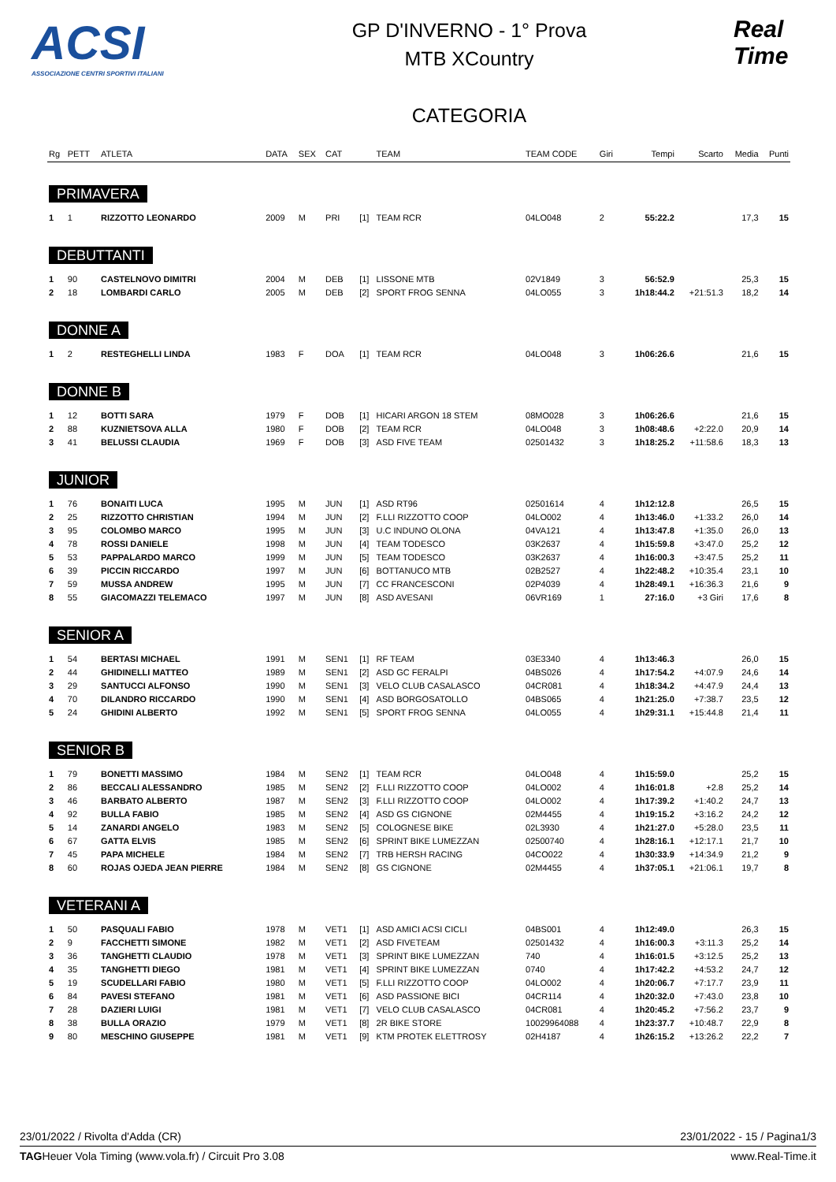ACSI
ASSOCIAZIONE CENTRI SPORTIVI ITALIANI
GP D'INVERNO - 1° Prova
MTB XCountry
CATEGORIA
Real Time
| Rg | PETT | ATLETA | DATA | SEX | CAT | | TEAM | TEAM CODE | Giri | Tempi | Scarto | Media | Punti |
| --- | --- | --- | --- | --- | --- | --- | --- | --- | --- | --- | --- | --- | --- |
| PRIMAVERA | | | | | | | | | | | | | |
| 1 | 1 | RIZZOTTO LEONARDO | 2009 | M | PRI | [1] | TEAM RCR | 04LO048 | 2 | 55:22.2 | | 17,3 | 15 |
| DEBUTTANTI | | | | | | | | | | | | | |
| 1 | 90 | CASTELNOVO DIMITRI | 2004 | M | DEB | [1] | LISSONE MTB | 02V1849 | 3 | 56:52.9 | | 25,3 | 15 |
| 2 | 18 | LOMBARDI CARLO | 2005 | M | DEB | [2] | SPORT FROG SENNA | 04LO055 | 3 | 1h18:44.2 | +21:51.3 | 18,2 | 14 |
| DONNE A | | | | | | | | | | | | | |
| 1 | 2 | RESTEGHELLI LINDA | 1983 | F | DOA | [1] | TEAM RCR | 04LO048 | 3 | 1h06:26.6 | | 21,6 | 15 |
| DONNE B | | | | | | | | | | | | | |
| 1 | 12 | BOTTI SARA | 1979 | F | DOB | [1] | HICARI ARGON 18 STEM | 08MO028 | 3 | 1h06:26.6 | | 21,6 | 15 |
| 2 | 88 | KUZNIETSOVA ALLA | 1980 | F | DOB | [2] | TEAM RCR | 04LO048 | 3 | 1h08:48.6 | +2:22.0 | 20,9 | 14 |
| 3 | 41 | BELUSSI CLAUDIA | 1969 | F | DOB | [3] | ASD FIVE TEAM | 02501432 | 3 | 1h18:25.2 | +11:58.6 | 18,3 | 13 |
| JUNIOR | | | | | | | | | | | | | |
| 1 | 76 | BONAITI LUCA | 1995 | M | JUN | [1] | ASD RT96 | 02501614 | 4 | 1h12:12.8 | | 26,5 | 15 |
| 2 | 25 | RIZZOTTO CHRISTIAN | 1994 | M | JUN | [2] | F.LLI RIZZOTTO COOP | 04LO002 | 4 | 1h13:46.0 | +1:33.2 | 26,0 | 14 |
| 3 | 95 | COLOMBO MARCO | 1995 | M | JUN | [3] | U.C INDUNO OLONA | 04VA121 | 4 | 1h13:47.8 | +1:35.0 | 26,0 | 13 |
| 4 | 78 | ROSSI DANIELE | 1998 | M | JUN | [4] | TEAM TODESCO | 03K2637 | 4 | 1h15:59.8 | +3:47.0 | 25,2 | 12 |
| 5 | 53 | PAPPALARDO MARCO | 1999 | M | JUN | [5] | TEAM TODESCO | 03K2637 | 4 | 1h16:00.3 | +3:47.5 | 25,2 | 11 |
| 6 | 39 | PICCIN RICCARDO | 1997 | M | JUN | [6] | BOTTANUCO MTB | 02B2527 | 4 | 1h22:48.2 | +10:35.4 | 23,1 | 10 |
| 7 | 59 | MUSSA ANDREW | 1995 | M | JUN | [7] | CC FRANCESCONI | 02P4039 | 4 | 1h28:49.1 | +16:36.3 | 21,6 | 9 |
| 8 | 55 | GIACOMAZZI TELEMACO | 1997 | M | JUN | [8] | ASD AVESANI | 06VR169 | 1 | 27:16.0 | +3 Giri | 17,6 | 8 |
| SENIOR A | | | | | | | | | | | | | |
| 1 | 54 | BERTASI MICHAEL | 1991 | M | SEN1 | [1] | RF TEAM | 03E3340 | 4 | 1h13:46.3 | | 26,0 | 15 |
| 2 | 44 | GHIDINELLI MATTEO | 1989 | M | SEN1 | [2] | ASD GC FERALPI | 04BS026 | 4 | 1h17:54.2 | +4:07.9 | 24,6 | 14 |
| 3 | 29 | SANTUCCI ALFONSO | 1990 | M | SEN1 | [3] | VELO CLUB CASALASCO | 04CR081 | 4 | 1h18:34.2 | +4:47.9 | 24,4 | 13 |
| 4 | 70 | DILANDRO RICCARDO | 1990 | M | SEN1 | [4] | ASD BORGOSATOLLO | 04BS065 | 4 | 1h21:25.0 | +7:38.7 | 23,5 | 12 |
| 5 | 24 | GHIDINI ALBERTO | 1992 | M | SEN1 | [5] | SPORT FROG SENNA | 04LO055 | 4 | 1h29:31.1 | +15:44.8 | 21,4 | 11 |
| SENIOR B | | | | | | | | | | | | | |
| 1 | 79 | BONETTI MASSIMO | 1984 | M | SEN2 | [1] | TEAM RCR | 04LO048 | 4 | 1h15:59.0 | | 25,2 | 15 |
| 2 | 86 | BECCALI ALESSANDRO | 1985 | M | SEN2 | [2] | F.LLI RIZZOTTO COOP | 04LO002 | 4 | 1h16:01.8 | +2.8 | 25,2 | 14 |
| 3 | 46 | BARBATO ALBERTO | 1987 | M | SEN2 | [3] | F.LLI RIZZOTTO COOP | 04LO002 | 4 | 1h17:39.2 | +1:40.2 | 24,7 | 13 |
| 4 | 92 | BULLA FABIO | 1985 | M | SEN2 | [4] | ASD GS CIGNONE | 02M4455 | 4 | 1h19:15.2 | +3:16.2 | 24,2 | 12 |
| 5 | 14 | ZANARDI ANGELO | 1983 | M | SEN2 | [5] | COLOGNESE BIKE | 02L3930 | 4 | 1h21:27.0 | +5:28.0 | 23,5 | 11 |
| 6 | 67 | GATTA ELVIS | 1985 | M | SEN2 | [6] | SPRINT BIKE LUMEZZAN | 02500740 | 4 | 1h28:16.1 | +12:17.1 | 21,7 | 10 |
| 7 | 45 | PAPA MICHELE | 1984 | M | SEN2 | [7] | TRB HERSH RACING | 04CO022 | 4 | 1h30:33.9 | +14:34.9 | 21,2 | 9 |
| 8 | 60 | ROJAS OJEDA JEAN PIERRE | 1984 | M | SEN2 | [8] | GS CIGNONE | 02M4455 | 4 | 1h37:05.1 | +21:06.1 | 19,7 | 8 |
| VETERANI A | | | | | | | | | | | | | |
| 1 | 50 | PASQUALI FABIO | 1978 | M | VET1 | [1] | ASD AMICI ACSI CICLI | 04BS001 | 4 | 1h12:49.0 | | 26,3 | 15 |
| 2 | 9 | FACCHETTI SIMONE | 1982 | M | VET1 | [2] | ASD FIVETEAM | 02501432 | 4 | 1h16:00.3 | +3:11.3 | 25,2 | 14 |
| 3 | 36 | TANGHETTI CLAUDIO | 1978 | M | VET1 | [3] | SPRINT BIKE LUMEZZAN | 740 | 4 | 1h16:01.5 | +3:12.5 | 25,2 | 13 |
| 4 | 35 | TANGHETTI DIEGO | 1981 | M | VET1 | [4] | SPRINT BIKE LUMEZZAN | 0740 | 4 | 1h17:42.2 | +4:53.2 | 24,7 | 12 |
| 5 | 19 | SCUDELLARI FABIO | 1980 | M | VET1 | [5] | F.LLI RIZZOTTO COOP | 04LO002 | 4 | 1h20:06.7 | +7:17.7 | 23,9 | 11 |
| 6 | 84 | PAVESI STEFANO | 1981 | M | VET1 | [6] | ASD PASSIONE BICI | 04CR114 | 4 | 1h20:32.0 | +7:43.0 | 23,8 | 10 |
| 7 | 28 | DAZIERI LUIGI | 1981 | M | VET1 | [7] | VELO CLUB CASALASCO | 04CR081 | 4 | 1h20:45.2 | +7:56.2 | 23,7 | 9 |
| 8 | 38 | BULLA ORAZIO | 1979 | M | VET1 | [8] | 2R BIKE STORE | 10029964088 | 4 | 1h23:37.7 | +10:48.7 | 22,9 | 8 |
| 9 | 80 | MESCHINO GIUSEPPE | 1981 | M | VET1 | [9] | KTM PROTEK ELETTROSY | 02H4187 | 4 | 1h26:15.2 | +13:26.2 | 22,2 | 7 |
23/01/2022 / Rivolta d'Adda (CR) 23/01/2022 - 15 / Pagina1/3
TAGHeuer Vola Timing (www.vola.fr) / Circuit Pro 3.08 www.Real-Time.it